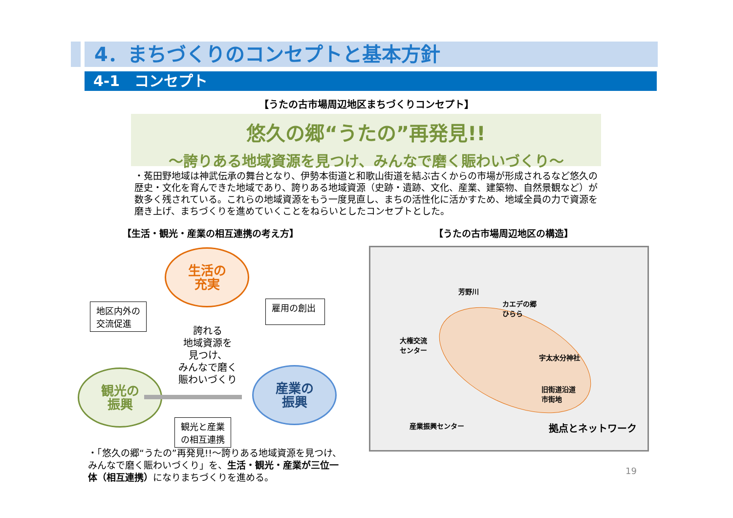4．まちづくりのコンセプトと基本方針
4-1　コンセプト
【うたの古市場周辺地区まちづくりコンセプト】
悠久の郷“うたの”再発見!!
～誇りある地域資源を見つけ、みんなで磨く賑わいづくり～
・菟田野地域は神武伝承の舞台となり、伊勢本街道と和歌山街道を結ぶ古くからの市場が形成されるなど悠久の歴史・文化を育んできた地域であり、誇りある地域資源（史跡・遺跡、文化、産業、建築物、自然景観など）が数多く残されている。これらの地域資源をもう一度見直し、まちの活性化に活かすため、地域全員の力で資源を磨き上げ、まちづくりを進めていくことをねらいとしたコンセプトとした。
【生活・観光・産業の相互連携の考え方】 【うたの古市場周辺地区の構造】
生活の
充実
観光の
振興
産業の
振興
誇れる
地域資源を
見つけ、
みんなで磨く
賑わいづくり
地区内外の
交流促進
雇用の創出
観光と産業
の相互連携
・「悠久の郷“うたの”再発見!!～誇りある地域資源を見つけ、みんなで磨く賑わいづくり」を、生活・観光・産業が三位一体（相互連携）になりまちづくりを進める。
芳野川
カエデの郷
ひらら
大権交流
センター
宇太水分神社
旧街道沿道
市街地
産業振興センター 拠点とネットワーク
19